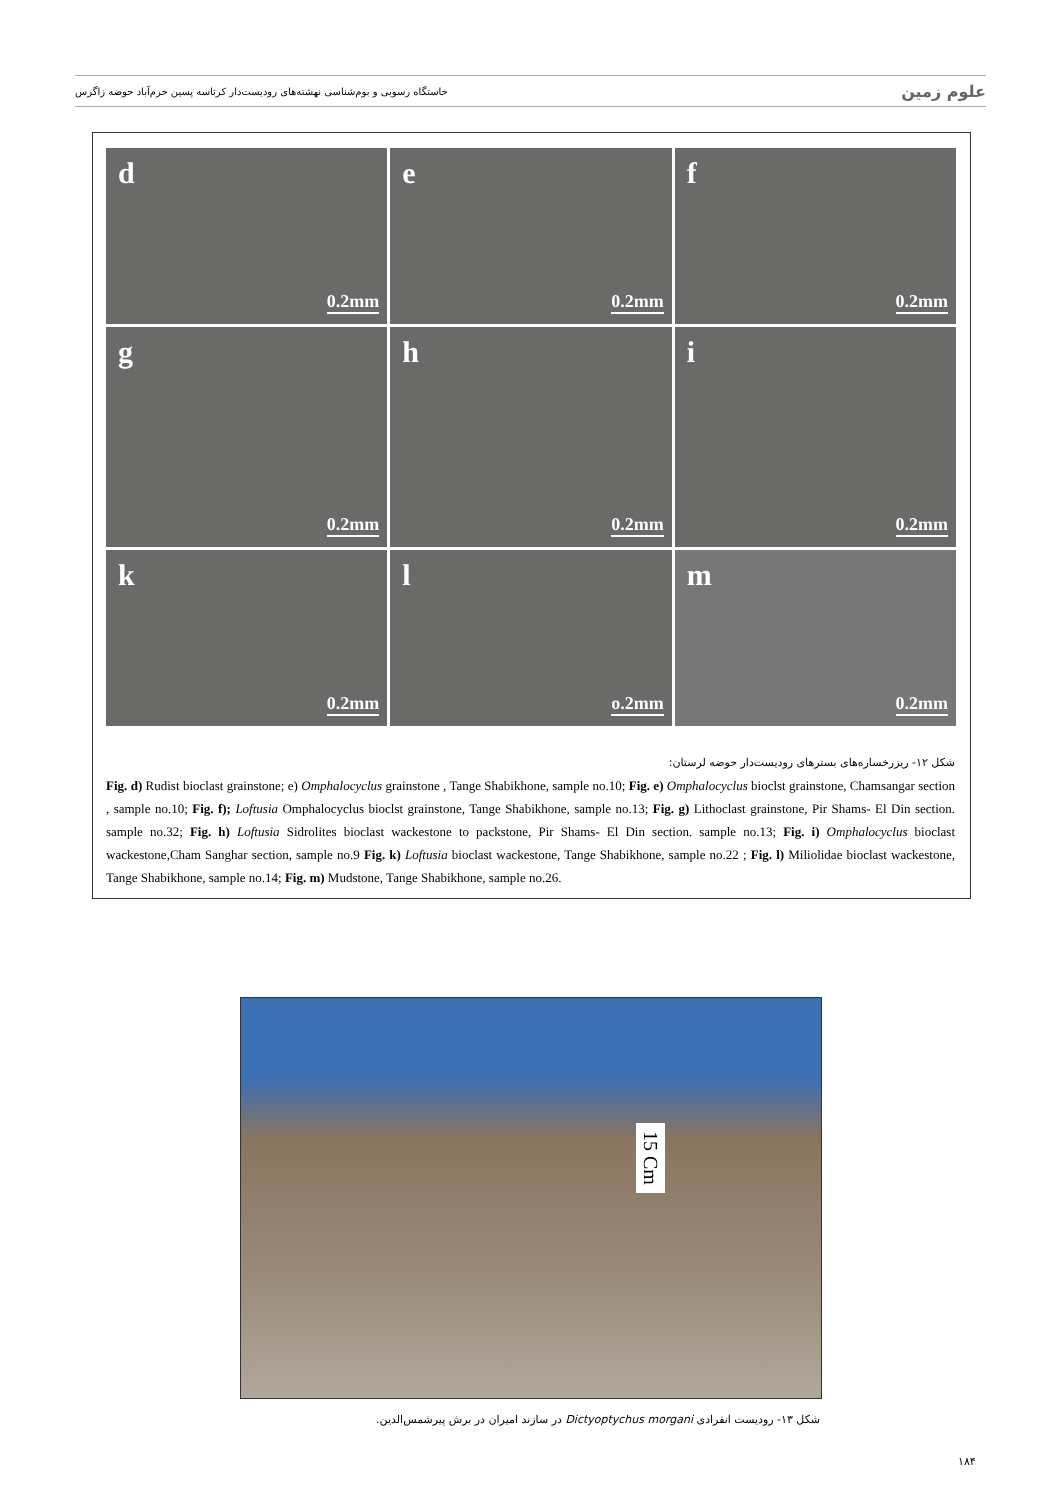خاستگاه رسوبی و بوم‌شناسی نهشته‌های رودیست‌دار کرتاسه پسین خرم‌آباد حوضه زاگرس علوم زمین
d
0.2mm
e
0.2mm
f
0.2mm
g
0.2mm
h
0.2mm
i
0.2mm
k
0.2mm
l
o.2mm
m
0.2mm
شکل ۱۲- ریزرخساره‌های بسترهای رودیست‌دار حوضه لرستان:
Fig. d) Rudist bioclast grainstone; e) Omphalocyclus grainstone , Tange Shabikhone, sample no.10; Fig. e) Omphalocyclus bioclst grainstone, Chamsangar section , sample no.10; Fig. f); Loftusia Omphalocyclus bioclst grainstone, Tange Shabikhone, sample no.13; Fig. g) Lithoclast grainstone, Pir Shams- El Din section. sample no.32; Fig. h) Loftusia Sidrolites bioclast wackestone to packstone, Pir Shams- El Din section. sample no.13; Fig. i) Omphalocyclus bioclast wackestone,Cham Sanghar section, sample no.9 Fig. k) Loftusia bioclast wackestone, Tange Shabikhone, sample no.22 ; Fig. l) Miliolidae bioclast wackestone, Tange Shabikhone, sample no.14; Fig. m) Mudstone, Tange Shabikhone, sample no.26.
15 Cm
شکل ۱۳- رودیست انفرادی Dictyoptychus morgani در سازند امیران در برش پیرشمس‌الدین.
۱۸۴